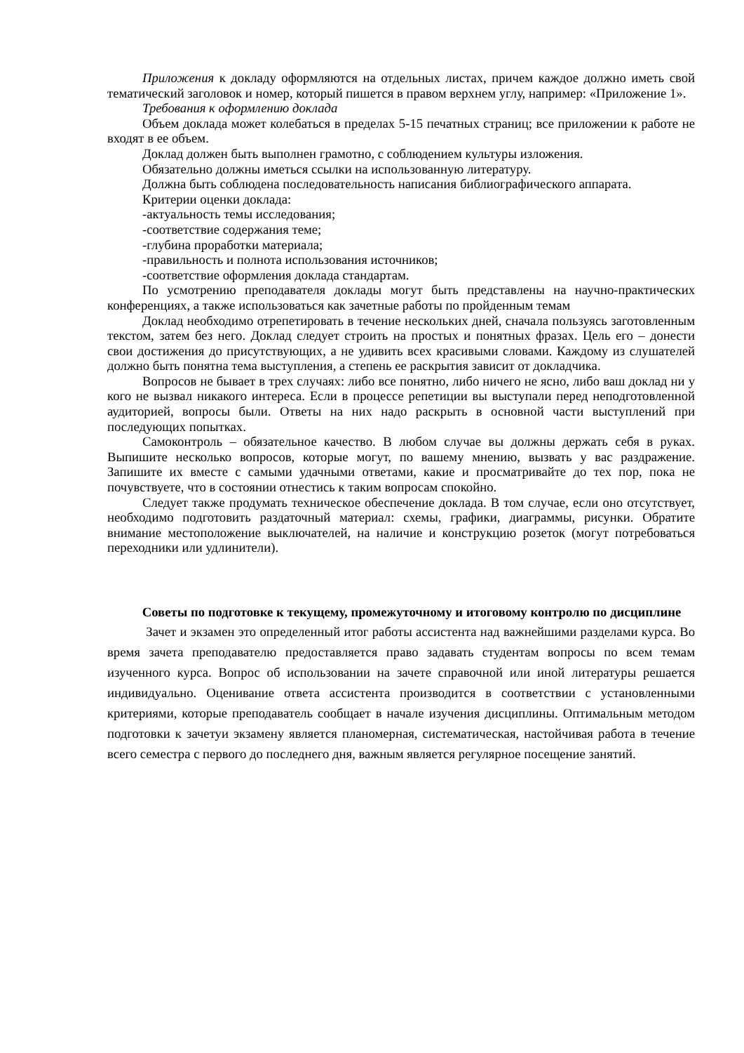Приложения к докладу оформляются на отдельных листах, причем каждое должно иметь свой тематический заголовок и номер, который пишется в правом верхнем углу, например: «Приложение 1».
Требования к оформлению доклада
Объем доклада может колебаться в пределах 5-15 печатных страниц; все приложении к работе не входят в ее объем.
Доклад должен быть выполнен грамотно, с соблюдением культуры изложения.
Обязательно должны иметься ссылки на использованную литературу.
Должна быть соблюдена последовательность написания библиографического аппарата.
Критерии оценки доклада:
-актуальность темы исследования;
-соответствие содержания теме;
-глубина проработки материала;
-правильность и полнота использования источников;
-соответствие оформления доклада стандартам.
По усмотрению преподавателя доклады могут быть представлены на научно-практических конференциях, а также использоваться как зачетные работы по пройденным темам
Доклад необходимо отрепетировать в течение нескольких дней, сначала пользуясь заготовленным текстом, затем без него. Доклад следует строить на простых и понятных фразах. Цель его – донести свои достижения до присутствующих, а не удивить всех красивыми словами. Каждому из слушателей должно быть понятна тема выступления, а степень ее раскрытия зависит от докладчика.
Вопросов не бывает в трех случаях: либо все понятно, либо ничего не ясно, либо ваш доклад ни у кого не вызвал никакого интереса. Если в процессе репетиции вы выступали перед неподготовленной аудиторией, вопросы были. Ответы на них надо раскрыть в основной части выступлений при последующих попытках.
Самоконтроль – обязательное качество. В любом случае вы должны держать себя в руках. Выпишите несколько вопросов, которые могут, по вашему мнению, вызвать у вас раздражение. Запишите их вместе с самыми удачными ответами, какие и просматривайте до тех пор, пока не почувствуете, что в состоянии отнестись к таким вопросам спокойно.
Следует также продумать техническое обеспечение доклада. В том случае, если оно отсутствует, необходимо подготовить раздаточный материал: схемы, графики, диаграммы, рисунки. Обратите внимание местоположение выключателей, на наличие и конструкцию розеток (могут потребоваться переходники или удлинители).
Советы по подготовке к текущему, промежуточному и итоговому контролю по дисциплине
Зачет и экзамен это определенный итог работы ассистента над важнейшими разделами курса. Во время зачета преподавателю предоставляется право задавать студентам вопросы по всем темам изученного курса. Вопрос об использовании на зачете справочной или иной литературы решается индивидуально. Оценивание ответа ассистента производится в соответствии с установленными критериями, которые преподаватель сообщает в начале изучения дисциплины. Оптимальным методом подготовки к зачетуи экзамену является планомерная, систематическая, настойчивая работа в течение всего семестра с первого до последнего дня, важным является регулярное посещение занятий.